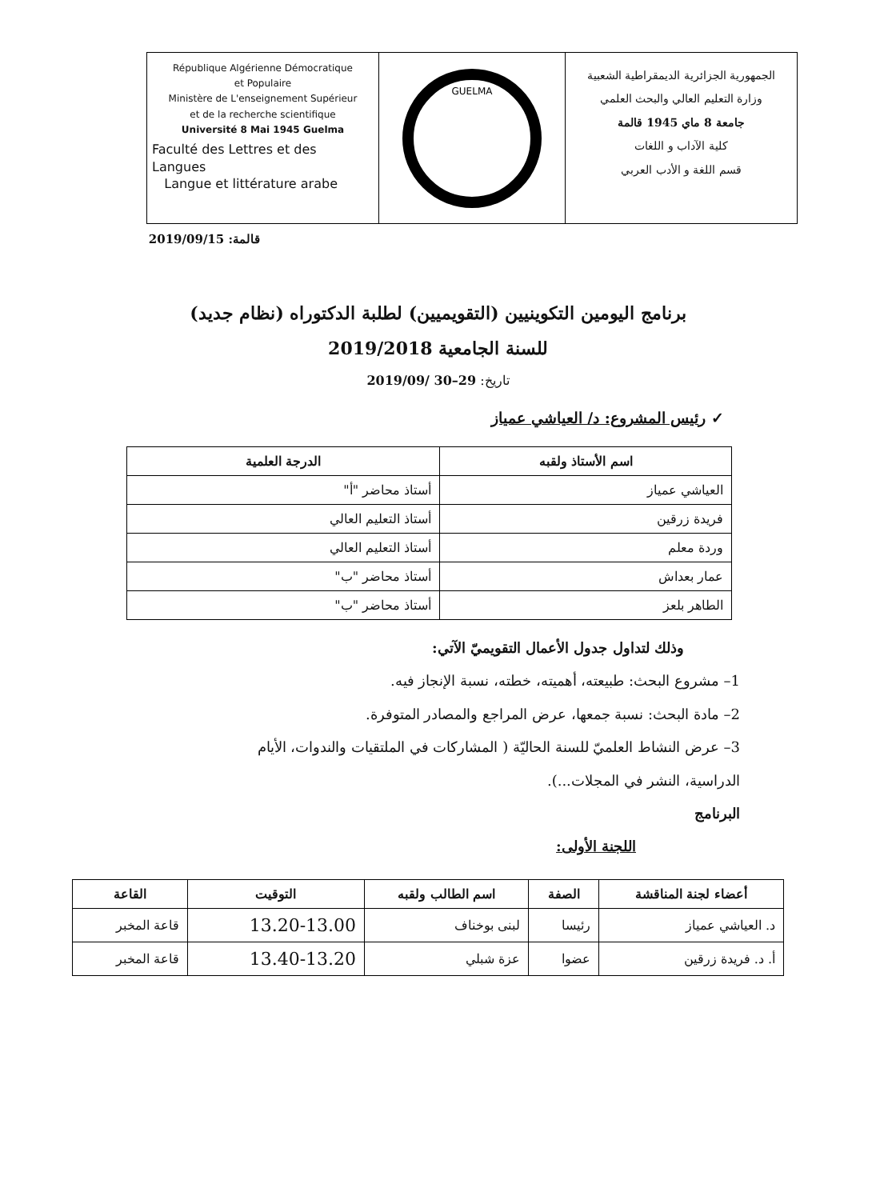République Algérienne Démocratique
et Populaire
Ministère de L'enseignement Supérieur
et de la recherche scientifique
Université 8 Mai 1945 Guelma
Faculté des Lettres et des Langues
Langue et littérature arabe
GUELMA
الجمهورية الجزائرية الديمقراطية الشعبية
وزارة التعليم العالي والبحث العلمي
جامعة 8 ماي 1945 قالمة
كلية الآداب و اللغات
قسم اللغة و الأدب العربي
قالمة: 2019/09/15
برنامج اليومين التكوينيين (التقويميين) لطلبة الدكتوراه (نظام جديد)
للسنة الجامعية 2019/2018
تاريخ: 29–30 /2019/09
✓ رئيس المشروع: د/ العياشي عمياز
| اسم الأستاذ ولقبه | الدرجة العلمية |
| --- | --- |
| العياشي عمياز | أستاذ محاضر "أ" |
| فريدة زرقين | أستاذ التعليم العالي |
| وردة معلم | أستاذ التعليم العالي |
| عمار بعداش | أستاذ محاضر "ب" |
| الطاهر بلعز | أستاذ محاضر "ب" |
وذلك لتداول جدول الأعمال التقويميّ الآتي:
1– مشروع البحث: طبيعته، أهميته، خطته، نسبة الإنجاز فيه.
2– مادة البحث: نسبة جمعها، عرض المراجع والمصادر المتوفرة.
3– عرض النشاط العلميّ للسنة الحاليّة ( المشاركات في الملتقيات والندوات، الأيام الدراسية، النشر في المجلات...).
البرنامج
اللجنة الأولى:
| أعضاء لجنة المناقشة | الصفة | اسم الطالب ولقبه | التوقيت | القاعة |
| --- | --- | --- | --- | --- |
| د. العياشي عمياز | رئيسا | لبنى بوخناف | 13.20-13.00 | قاعة المخبر |
| أ. د. فريدة زرقين | عضوا | عزة شبلي | 13.40-13.20 | قاعة المخبر |